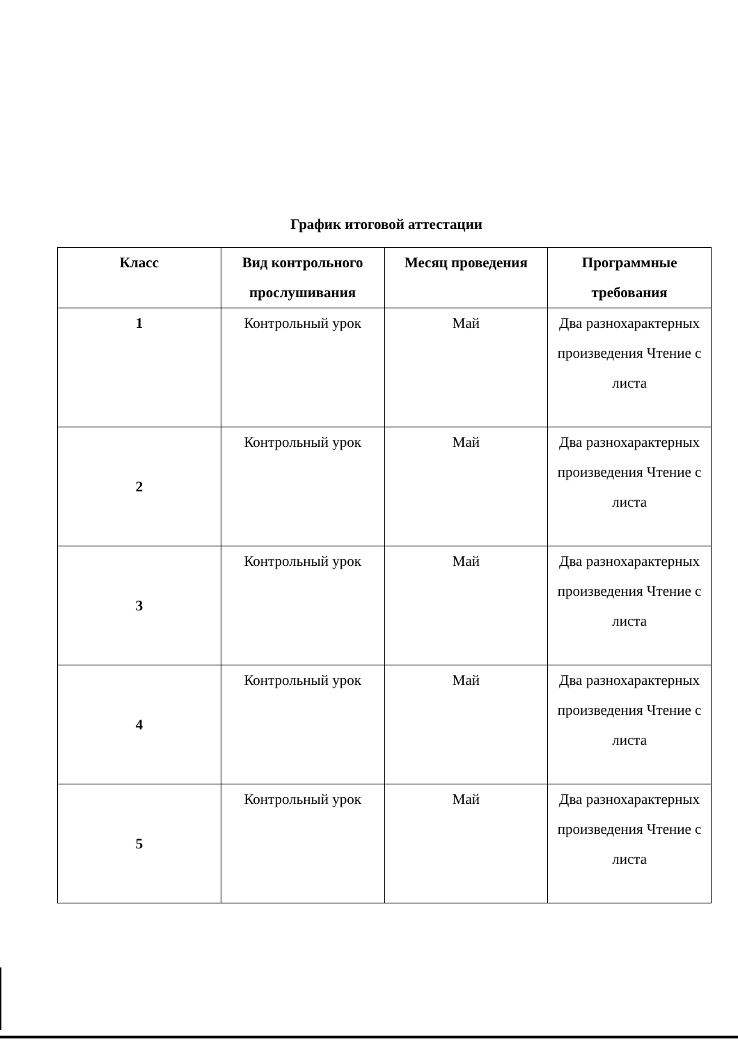График итоговой аттестации
| Класс | Вид контрольного прослушивания | Месяц проведения | Программные требования |
| --- | --- | --- | --- |
| 1 | Контрольный урок | Май | Два разнохарактерных произведения Чтение с листа |
| 2 | Контрольный урок | Май | Два разнохарактерных произведения Чтение с листа |
| 3 | Контрольный урок | Май | Два разнохарактерных произведения Чтение с листа |
| 4 | Контрольный урок | Май | Два разнохарактерных произведения Чтение с листа |
| 5 | Контрольный урок | Май | Два разнохарактерных произведения Чтение с листа |